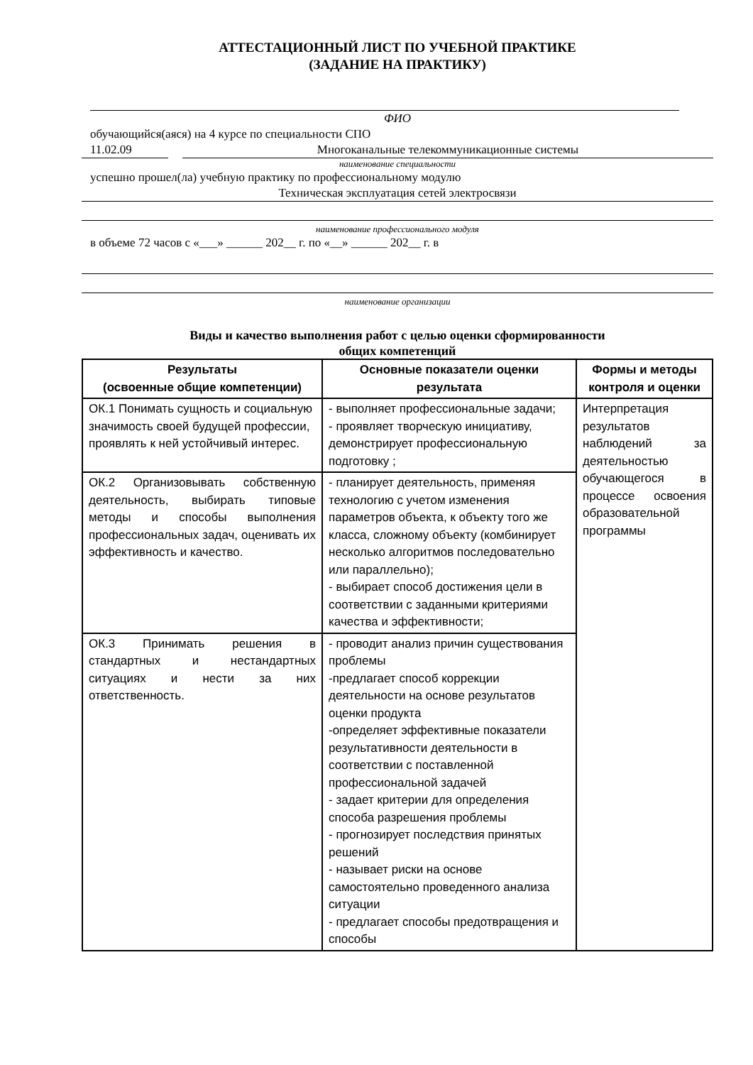АТТЕСТАЦИОННЫЙ ЛИСТ ПО УЧЕБНОЙ ПРАКТИКЕ
(ЗАДАНИЕ НА ПРАКТИКУ)
ФИО
обучающийся(аяся) на 4 курсе по специальности СПО
11.02.09 Многоканальные телекоммуникационные системы
наименование специальности
успешно прошел(ла) учебную практику по профессиональному модулю
Техническая эксплуатация сетей электросвязи
наименование профессионального модуля
в объеме 72 часов с «___» ______ 202__ г. по «__» ______ 202__ г. в
наименование организации
Виды и качество выполнения работ с целью оценки сформированности
общих компетенций
| Результаты (освоенные общие компетенции) | Основные показатели оценки результата | Формы и методы контроля и оценки |
| --- | --- | --- |
| ОК.1 Понимать сущность и социальную значимость своей будущей профессии, проявлять к ней устойчивый интерес. | - выполняет профессиональные задачи; - проявляет творческую инициативу, демонстрирует профессиональную подготовку ; | Интерпретация результатов наблюдений за деятельностью обучающегося в процессе освоения образовательной программы |
| ОК.2 Организовывать собственную деятельность, выбирать типовые методы и способы выполнения профессиональных задач, оценивать их эффективность и качество. | - планирует деятельность, применяя технологию с учетом изменения параметров объекта, к объекту того же класса, сложному объекту (комбинирует несколько алгоритмов последовательно или параллельно); - выбирает способ достижения цели в соответствии с заданными критериями качества и эффективности; | |
| ОК.3 Принимать решения в стандартных и нестандартных ситуациях и нести за них ответственность. | - проводит анализ причин существования проблемы -предлагает способ коррекции деятельности на основе результатов оценки продукта -определяет эффективные показатели результативности деятельности в соответствии с поставленной профессиональной задачей - задает критерии для определения способа разрешения проблемы - прогнозирует последствия принятых решений - называет риски на основе самостоятельно проведенного анализа ситуации - предлагает способы предотвращения и способы | |